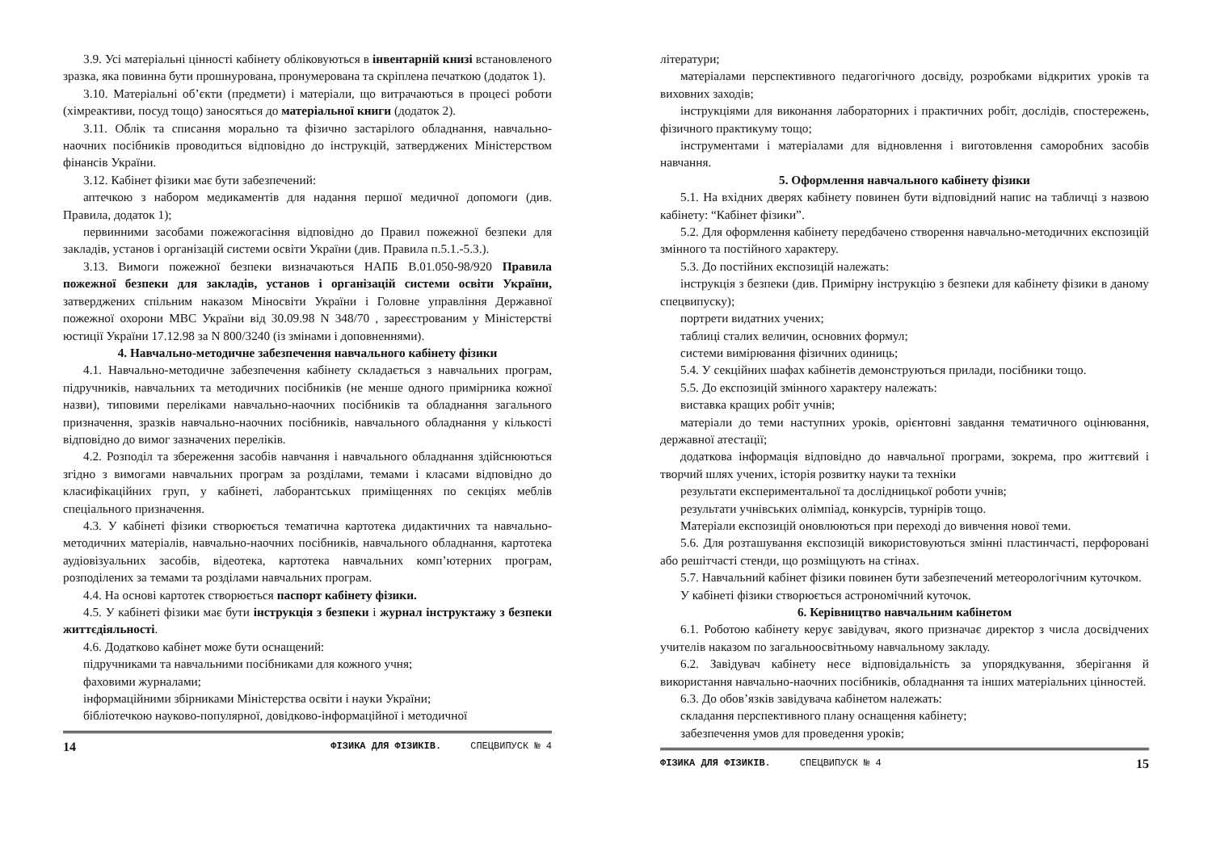3.9. Усі матеріальні цінності кабінету обліковуються в інвентарній книзі встановленого зразка, яка повинна бути прошнурована, пронумерована та скріплена печаткою (додаток 1).
3.10. Матеріальні об’єкти (предмети) і матеріали, що витрачаються в процесі роботи (хімреактиви, посуд тощо) заносяться до матеріальної книги (додаток 2).
3.11. Облік та списання морально та фізично застарілого обладнання, навчально-наочних посібників проводиться відповідно до інструкцій, затверджених Міністерством фінансів України.
3.12. Кабінет фізики має бути забезпечений:
аптечкою з набором медикаментів для надання першої медичної допомоги (див. Правила, додаток 1);
первинними засобами пожежогасіння відповідно до Правил пожежної безпеки для закладів, установ і організацій системи освіти України (див. Правила п.5.1.-5.3.).
3.13. Вимоги пожежної безпеки визначаються НАПБ В.01.050-98/920 Правила пожежної безпеки для закладів, установ і організацій системи освіти України, затверджених спільним наказом Міносвіти України і Головне управління Державної пожежної охорони МВС України від 30.09.98 N 348/70 , зареєстрованим у Міністерстві юстиції України 17.12.98 за N 800/3240 (із змінами і доповненнями).
4. Навчально-методичне забезпечення навчального кабінету фізики
4.1. Навчально-методичне забезпечення кабінету складається з навчальних програм, підручників, навчальних та методичних посібників (не менше одного примірника кожної назви), типовими переліками навчально-наочних посібників та обладнання загального призначення, зразків навчально-наочних посібників, навчального обладнання у кількості відповідно до вимог зазначених переліків.
4.2. Розподіл та збереження засобів навчання і навчального обладнання здійснюються згідно з вимогами навчальних програм за розділами, темами і класами відповідно до класифікаційних груп, у кабінеті, лаборантськuх приміщеннях по секціях меблів спеціального призначення.
4.3. У кабінеті фізики створюється тематична картотека дидактичних та навчально-методичних матеріалів, навчально-наочних посібників, навчального обладнання, картотека аудіовізуальних засобів, відеотека, картотека навчальних комп’ютерних програм, розподілених за темами та розділами навчальних програм.
4.4. На основі картотек створюється паспорт кабінету фізики.
4.5. У кабінеті фізики має бути інструкція з безпеки і журнал інструктажу з безпеки життєдіяльності.
4.6. Додатково кабінет може бути оснащений:
підручниками та навчальними посібниками для кожного учня;
фаховими журналами;
інформаційними збірниками Міністерства освіти і науки України;
бібліотечкою науково-популярної, довідково-інформаційної і методичної
14 ФІЗИКА ДЛЯ ФІЗИКІВ. СПЕЦВИПУСК № 4
літератури;
матеріалами перспективного педагогічного досвіду, розробками відкритих уроків та виховних заходів;
інструкціями для виконання лабораторних і практичних робіт, дослідів, спостережень, фізичного практикуму тощо;
інструментами і матеріалами для відновлення і виготовлення саморобних засобів навчання.
5. Оформлення навчального кабінету фізики
5.1. На вхідних дверях кабінету повинен бути відповідний напис на табличці з назвою кабінету: “Кабінет фізики”.
5.2. Для оформлення кабінету передбачено створення навчально-методичних експозицій змінного та постійного характеру.
5.3. До постійних експозицій належать:
інструкція з безпеки (див. Примірну інструкцію з безпеки для кабінету фізики в даному спецвипуску);
портрети видатних учених;
таблиці сталих величин, основних формул;
системи вимірювання фізичних одиниць;
5.4. У секційних шафах кабінетів демонструються прилади, посібники тощо.
5.5. До експозицій змінного характеру належать:
виставка кращих робіт учнів;
матеріали до теми наступних уроків, орієнтовні завдання тематичного оцінювання, державної атестації;
додаткова інформація відповідно до навчальної програми, зокрема, про життєвий і творчий шлях учених, історія розвитку науки та техніки
результати експериментальної та дослідницької роботи учнів;
результати учнівських олімпіад, конкурсів, турнірів тощо.
Матеріали експозицій оновлюються при переході до вивчення нової теми.
5.6. Для розташування експозицій використовуються змінні пластинчасті, перфоровані або решітчасті стенди, що розміщують на стінах.
5.7. Навчальний кабінет фізики повинен бути забезпечений метеорологічним куточком.
У кабінеті фізики створюється астрономічний куточок.
6. Керівництво навчальним кабінетом
6.1. Роботою кабінету керує завідувач, якого призначає директор з числа досвідчених учителів наказом по загальноосвітньому навчальному закладу.
6.2. Завідувач кабінету несе відповідальність за упорядкування, зберігання й використання навчально-наочних посібників, обладнання та інших матеріальних цінностей.
6.3. До обов’язків завідувача кабінетом належать:
складання перспективного плану оснащення кабінету;
забезпечення умов для проведення уроків;
ФІЗИКА ДЛЯ ФІЗИКІВ. СПЕЦВИПУСК № 4 15